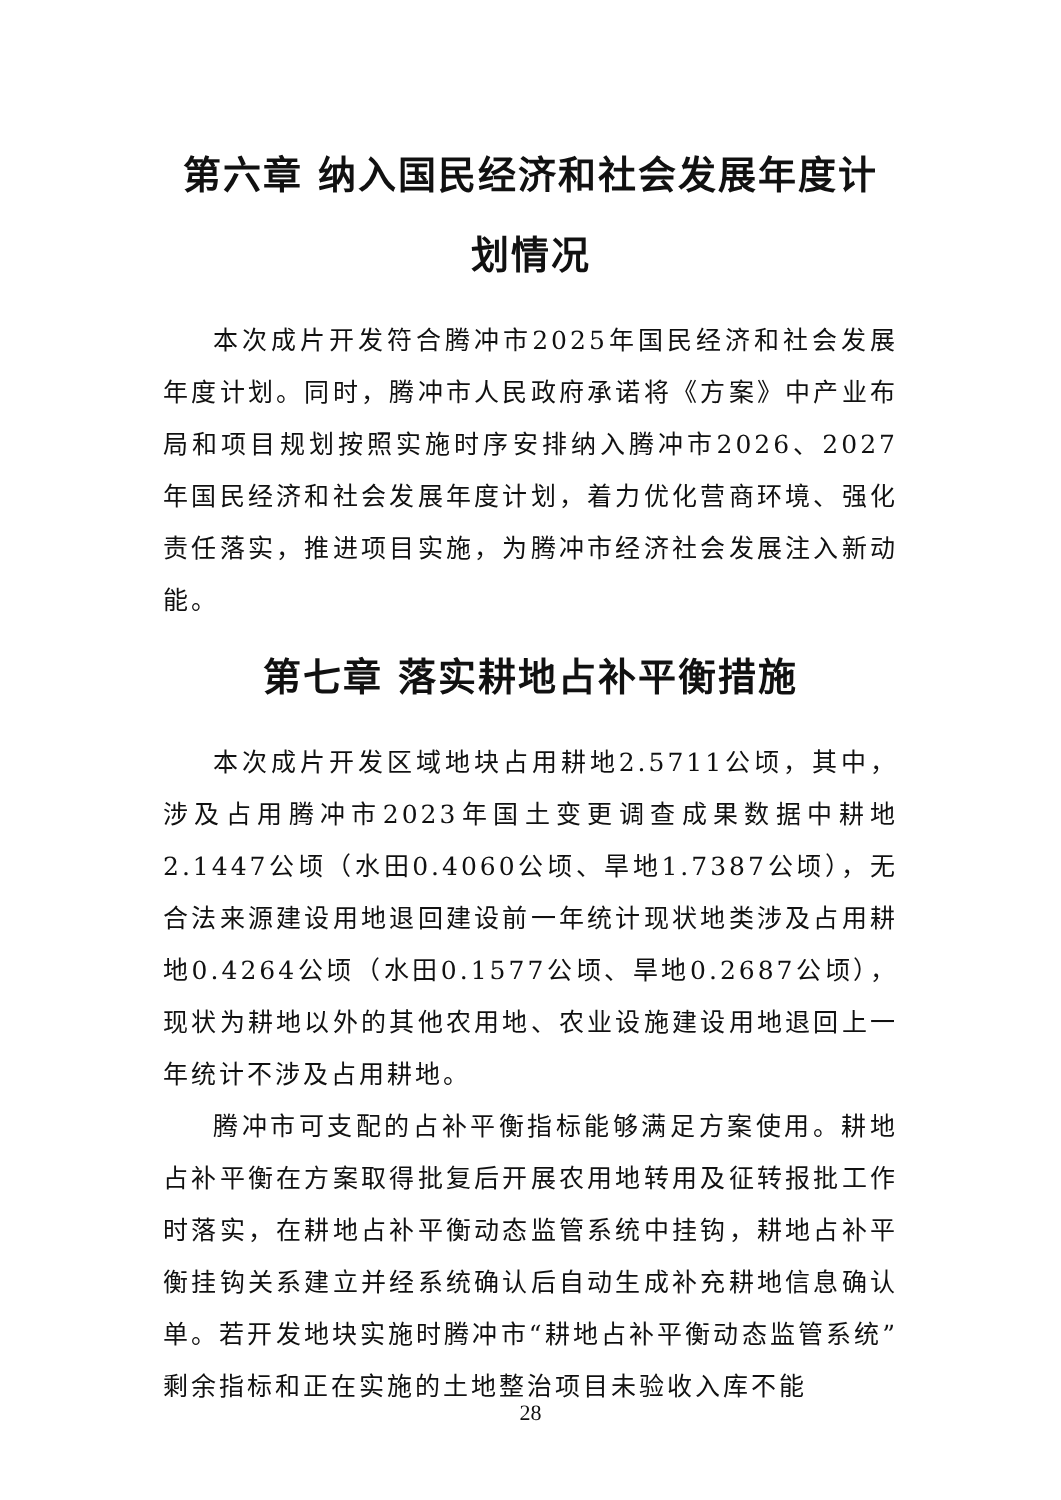第六章 纳入国民经济和社会发展年度计划情况
本次成片开发符合腾冲市2025年国民经济和社会发展年度计划。同时，腾冲市人民政府承诺将《方案》中产业布局和项目规划按照实施时序安排纳入腾冲市2026、2027年国民经济和社会发展年度计划，着力优化营商环境、强化责任落实，推进项目实施，为腾冲市经济社会发展注入新动能。
第七章 落实耕地占补平衡措施
本次成片开发区域地块占用耕地2.5711公顷，其中，涉及占用腾冲市2023年国土变更调查成果数据中耕地2.1447公顷（水田0.4060公顷、旱地1.7387公顷），无合法来源建设用地退回建设前一年统计现状地类涉及占用耕地0.4264公顷（水田0.1577公顷、旱地0.2687公顷），现状为耕地以外的其他农用地、农业设施建设用地退回上一年统计不涉及占用耕地。
腾冲市可支配的占补平衡指标能够满足方案使用。耕地占补平衡在方案取得批复后开展农用地转用及征转报批工作时落实，在耕地占补平衡动态监管系统中挂钩，耕地占补平衡挂钩关系建立并经系统确认后自动生成补充耕地信息确认单。若开发地块实施时腾冲市“耕地占补平衡动态监管系统”剩余指标和正在实施的土地整治项目未验收入库不能
28